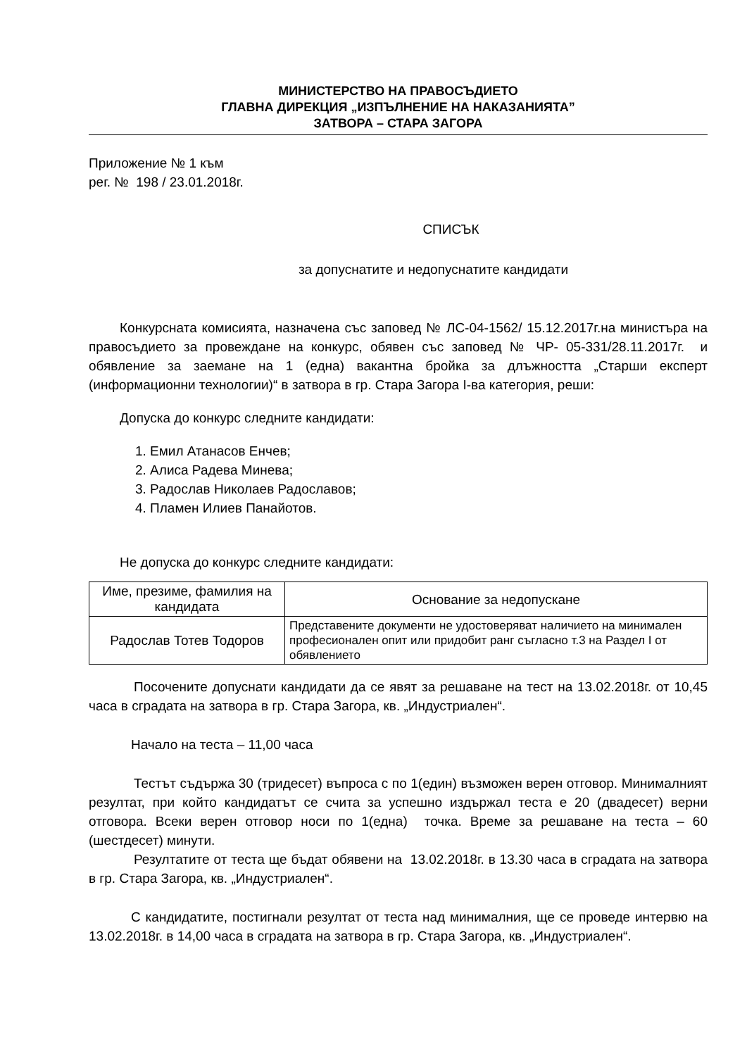МИНИСТЕРСТВО НА ПРАВОСЪДИЕТО
ГЛАВНА ДИРЕКЦИЯ „ИЗПЪЛНЕНИЕ НА НАКАЗАНИЯТА”
ЗАТВОРА – СТАРА ЗАГОРА
Приложение № 1 към
рег. № 198 / 23.01.2018г.
СПИСЪК
за допуснатите и недопуснатите кандидати
Конкурсната комисията, назначена със заповед № ЛС-04-1562/ 15.12.2017г.на министъра на правосъдието за провеждане на конкурс, обявен със заповед № ЧР- 05-331/28.11.2017г. и обявление за заемане на 1 (една) вакантна бройка за длъжността „Старши експерт (информационни технологии)“ в затвора в гр. Стара Загора I-ва категория, реши:
Допуска до конкурс следните кандидати:
1. Емил Атанасов Енчев;
2. Алиса Радева Минева;
3. Радослав Николаев Радославов;
4. Пламен Илиев Панайотов.
Не допуска до конкурс следните кандидати:
| Име, презиме, фамилия на кандидата | Основание за недопускане |
| Радослав Тотев Тодоров | Представените документи не удостоверяват наличието на минимален професионален опит или придобит ранг съгласно т.3 на Раздел I от обявлението |
Посочените допуснати кандидати да се явят за решаване на тест на 13.02.2018г. от 10,45 часа в сградата на затвора в гр. Стара Загора, кв. „Индустриален“.
Начало на теста – 11,00 часа
Тестът съдържа 30 (тридесет) въпроса с по 1(един) възможен верен отговор. Минималният резултат, при който кандидатът се счита за успешно издържал теста е 20 (двадесет) верни отговора. Всеки верен отговор носи по 1(една) точка. Време за решаване на теста – 60 (шестдесет) минути.
Резултатите от теста ще бъдат обявени на 13.02.2018г. в 13.30 часа в сградата на затвора в гр. Стара Загора, кв. „Индустриален“.
С кандидатите, постигнали резултат от теста над минималния, ще се проведе интервю на 13.02.2018г. в 14,00 часа в сградата на затвора в гр. Стара Загора, кв. „Индустриален“.